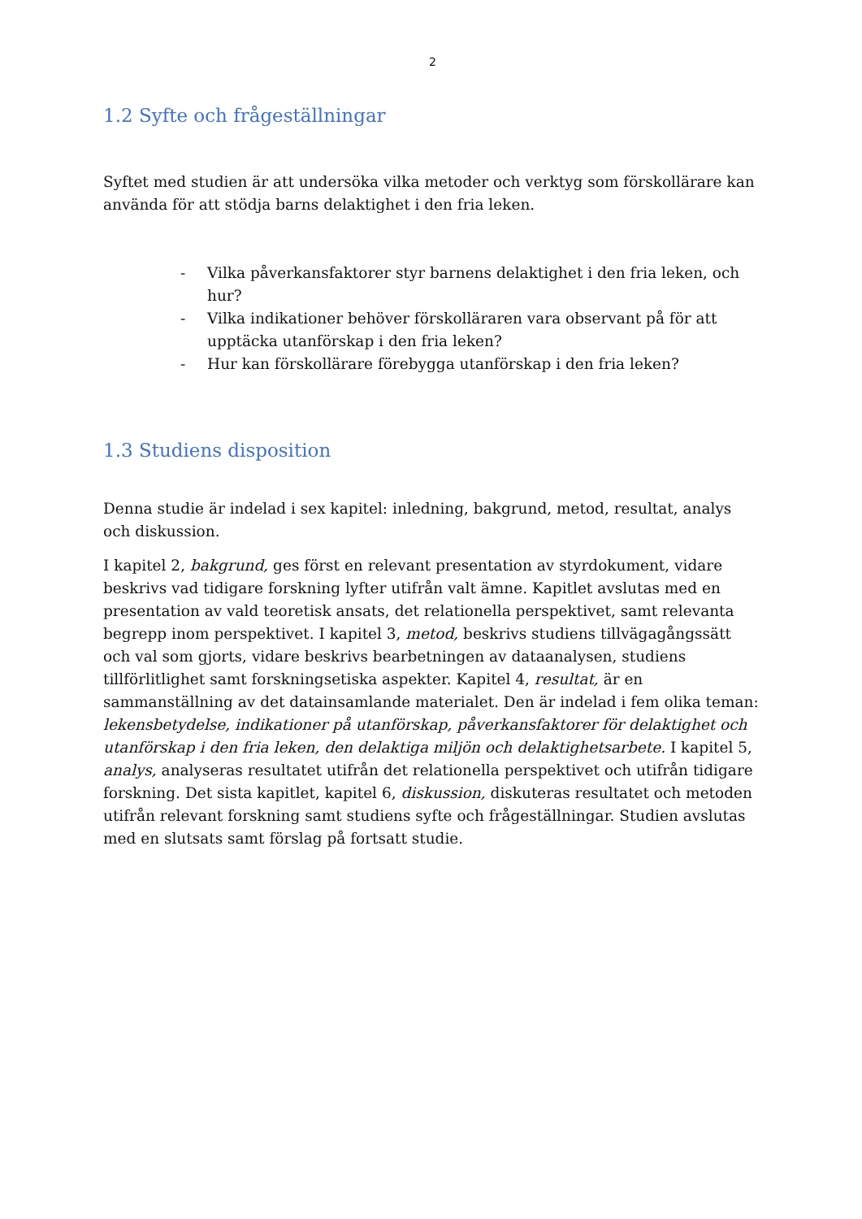2
1.2 Syfte och frågeställningar
Syftet med studien är att undersöka vilka metoder och verktyg som förskollärare kan använda för att stödja barns delaktighet i den fria leken.
- Vilka påverkansfaktorer styr barnens delaktighet i den fria leken, och hur?
- Vilka indikationer behöver förskolläraren vara observant på för att upptäcka utanförskap i den fria leken?
- Hur kan förskollärare förebygga utanförskap i den fria leken?
1.3 Studiens disposition
Denna studie är indelad i sex kapitel: inledning, bakgrund, metod, resultat, analys och diskussion.
I kapitel 2, bakgrund, ges först en relevant presentation av styrdokument, vidare beskrivs vad tidigare forskning lyfter utifrån valt ämne. Kapitlet avslutas med en presentation av vald teoretisk ansats, det relationella perspektivet, samt relevanta begrepp inom perspektivet. I kapitel 3, metod, beskrivs studiens tillvägagångssätt och val som gjorts, vidare beskrivs bearbetningen av dataanalysen, studiens tillförlitlighet samt forskningsetiska aspekter. Kapitel 4, resultat, är en sammanställning av det datainsamlande materialet. Den är indelad i fem olika teman: lekensbetydelse, indikationer på utanförskap, påverkansfaktorer för delaktighet och utanförskap i den fria leken, den delaktiga miljön och delaktighetsarbete. I kapitel 5, analys, analyseras resultatet utifrån det relationella perspektivet och utifrån tidigare forskning. Det sista kapitlet, kapitel 6, diskussion, diskuteras resultatet och metoden utifrån relevant forskning samt studiens syfte och frågeställningar. Studien avslutas med en slutsats samt förslag på fortsatt studie.